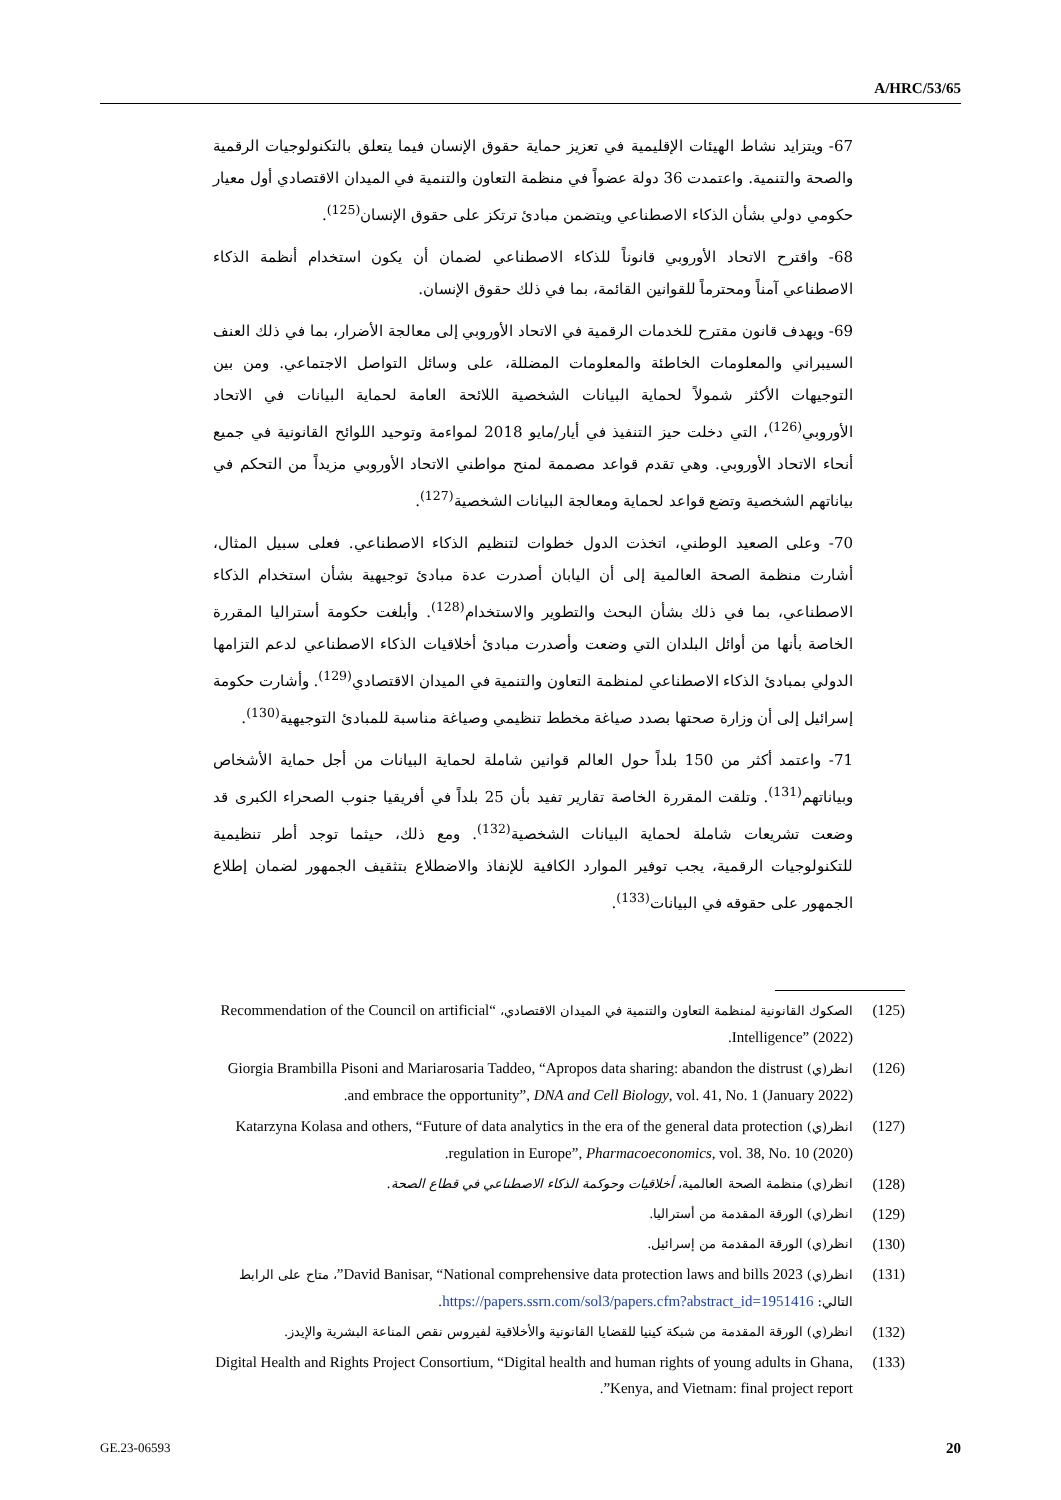A/HRC/53/65
67- ويتزايد نشاط الهيئات الإقليمية في تعزيز حماية حقوق الإنسان فيما يتعلق بالتكنولوجيات الرقمية والصحة والتنمية. واعتمدت 36 دولة عضواً في منظمة التعاون والتنمية في الميدان الاقتصادي أول معيار حكومي دولي بشأن الذكاء الاصطناعي ويتضمن مبادئ ترتكز على حقوق الإنسان<sup>(125)</sup>.
68- واقترح الاتحاد الأوروبي قانوناً للذكاء الاصطناعي لضمان أن يكون استخدام أنظمة الذكاء الاصطناعي آمناً ومحترماً للقوانين القائمة، بما في ذلك حقوق الإنسان.
69- ويهدف قانون مقترح للخدمات الرقمية في الاتحاد الأوروبي إلى معالجة الأضرار، بما في ذلك العنف السيبراني والمعلومات الخاطئة والمعلومات المضللة، على وسائل التواصل الاجتماعي. ومن بين التوجيهات الأكثر شمولاً لحماية البيانات الشخصية اللائحة العامة لحماية البيانات في الاتحاد الأوروبي<sup>(126)</sup>، التي دخلت حيز التنفيذ في أيار/مايو 2018 لمواءمة وتوحيد اللوائح القانونية في جميع أنحاء الاتحاد الأوروبي. وهي تقدم قواعد مصممة لمنح مواطني الاتحاد الأوروبي مزيداً من التحكم في بياناتهم الشخصية وتضع قواعد لحماية ومعالجة البيانات الشخصية<sup>(127)</sup>.
70- وعلى الصعيد الوطني، اتخذت الدول خطوات لتنظيم الذكاء الاصطناعي. فعلى سبيل المثال، أشارت منظمة الصحة العالمية إلى أن اليابان أصدرت عدة مبادئ توجيهية بشأن استخدام الذكاء الاصطناعي، بما في ذلك بشأن البحث والتطوير والاستخدام<sup>(128)</sup>. وأبلغت حكومة أستراليا المقررة الخاصة بأنها من أوائل البلدان التي وضعت وأصدرت مبادئ أخلاقيات الذكاء الاصطناعي لدعم التزامها الدولي بمبادئ الذكاء الاصطناعي لمنظمة التعاون والتنمية في الميدان الاقتصادي<sup>(129)</sup>. وأشارت حكومة إسرائيل إلى أن وزارة صحتها بصدد صياغة مخطط تنظيمي وصياغة مناسبة للمبادئ التوجيهية<sup>(130)</sup>.
71- واعتمد أكثر من 150 بلداً حول العالم قوانين شاملة لحماية البيانات من أجل حماية الأشخاص وبياناتهم<sup>(131)</sup>. وتلقت المقررة الخاصة تقارير تفيد بأن 25 بلداً في أفريقيا جنوب الصحراء الكبرى قد وضعت تشريعات شاملة لحماية البيانات الشخصية<sup>(132)</sup>. ومع ذلك، حيثما توجد أطر تنظيمية للتكنولوجيات الرقمية، يجب توفير الموارد الكافية للإنفاذ والاضطلاع بتثقيف الجمهور لضمان إطلاع الجمهور على حقوقه في البيانات<sup>(133)</sup>.
(125) الصكوك القانونية لمنظمة التعاون والتنمية في الميدان الاقتصادي، “Recommendation of the Council on artificial Intelligence” (2022).
(126) انظر(ي) Giorgia Brambilla Pisoni and Mariarosaria Taddeo, “Apropos data sharing: abandon the distrust and embrace the opportunity”, DNA and Cell Biology, vol. 41, No. 1 (January 2022).
(127) انظر(ي) Katarzyna Kolasa and others, “Future of data analytics in the era of the general data protection regulation in Europe”, Pharmacoeconomics, vol. 38, No. 10 (2020).
(128) انظر(ي) منظمة الصحة العالمية، أخلاقيات وحوكمة الذكاء الاصطناعي في قطاع الصحة.
(129) انظر(ي) الورقة المقدمة من أستراليا.
(130) انظر(ي) الورقة المقدمة من إسرائيل.
(131) انظر(ي) David Banisar, “National comprehensive data protection laws and bills 2023”، متاح على الرابط التالي: https://papers.ssrn.com/sol3/papers.cfm?abstract_id=1951416.
(132) انظر(ي) الورقة المقدمة من شبكة كينيا للقضايا القانونية والأخلاقية لفيروس نقص المناعة البشرية والإيدز.
(133) Digital Health and Rights Project Consortium, “Digital health and human rights of young adults in Ghana, Kenya, and Vietnam: final project report”.
GE.23-06593 20